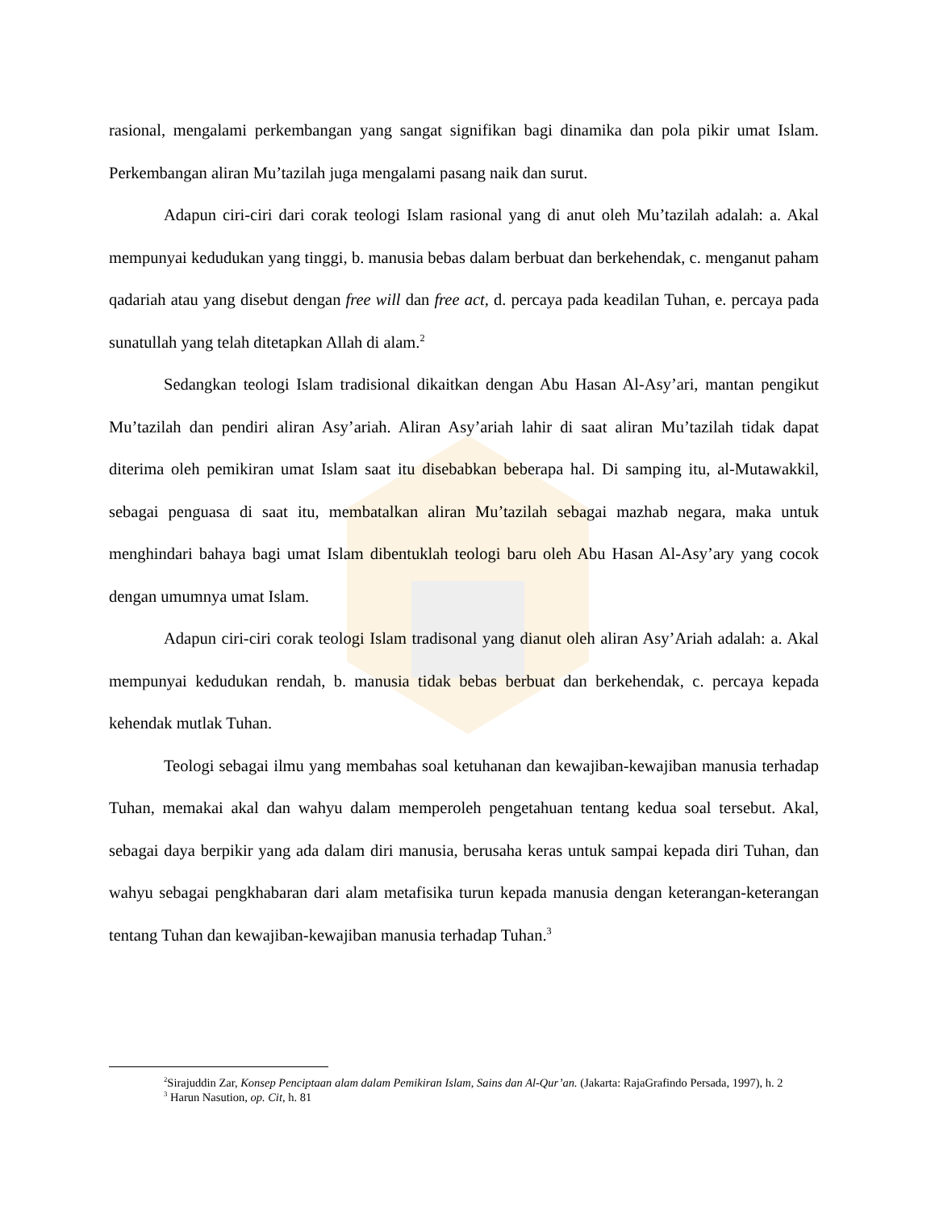rasional, mengalami perkembangan yang sangat signifikan bagi dinamika dan pola pikir umat Islam. Perkembangan aliran Mu’tazilah juga mengalami pasang naik dan surut.
Adapun ciri-ciri dari corak teologi Islam rasional yang di anut oleh Mu’tazilah adalah: a. Akal mempunyai kedudukan yang tinggi, b. manusia bebas dalam berbuat dan berkehendak, c. menganut paham qadariah atau yang disebut dengan free will dan free act, d. percaya pada keadilan Tuhan, e. percaya pada sunatullah yang telah ditetapkan Allah di alam.<sup>2</sup>
Sedangkan teologi Islam tradisional dikaitkan dengan Abu Hasan Al-Asy’ari, mantan pengikut Mu’tazilah dan pendiri aliran Asy’ariah. Aliran Asy’ariah lahir di saat aliran Mu’tazilah tidak dapat diterima oleh pemikiran umat Islam saat itu disebabkan beberapa hal. Di samping itu, al-Mutawakkil, sebagai penguasa di saat itu, membatalkan aliran Mu’tazilah sebagai mazhab negara, maka untuk menghindari bahaya bagi umat Islam dibentuklah teologi baru oleh Abu Hasan Al-Asy’ary yang cocok dengan umumnya umat Islam.
Adapun ciri-ciri corak teologi Islam tradisonal yang dianut oleh aliran Asy’Ariah adalah: a. Akal mempunyai kedudukan rendah, b. manusia tidak bebas berbuat dan berkehendak, c. percaya kepada kehendak mutlak Tuhan.
Teologi sebagai ilmu yang membahas soal ketuhanan dan kewajiban-kewajiban manusia terhadap Tuhan, memakai akal dan wahyu dalam memperoleh pengetahuan tentang kedua soal tersebut. Akal, sebagai daya berpikir yang ada dalam diri manusia, berusaha keras untuk sampai kepada diri Tuhan, dan wahyu sebagai pengkhabaran dari alam metafisika turun kepada manusia dengan keterangan-keterangan tentang Tuhan dan kewajiban-kewajiban manusia terhadap Tuhan.<sup>3</sup>
<sup>2</sup> Sirajuddin Zar, Konsep Penciptaan alam dalam Pemikiran Islam, Sains dan Al-Qur’an. (Jakarta: RajaGrafindo Persada, 1997), h. 2
<sup>3</sup> Harun Nasution, op. Cit, h. 81